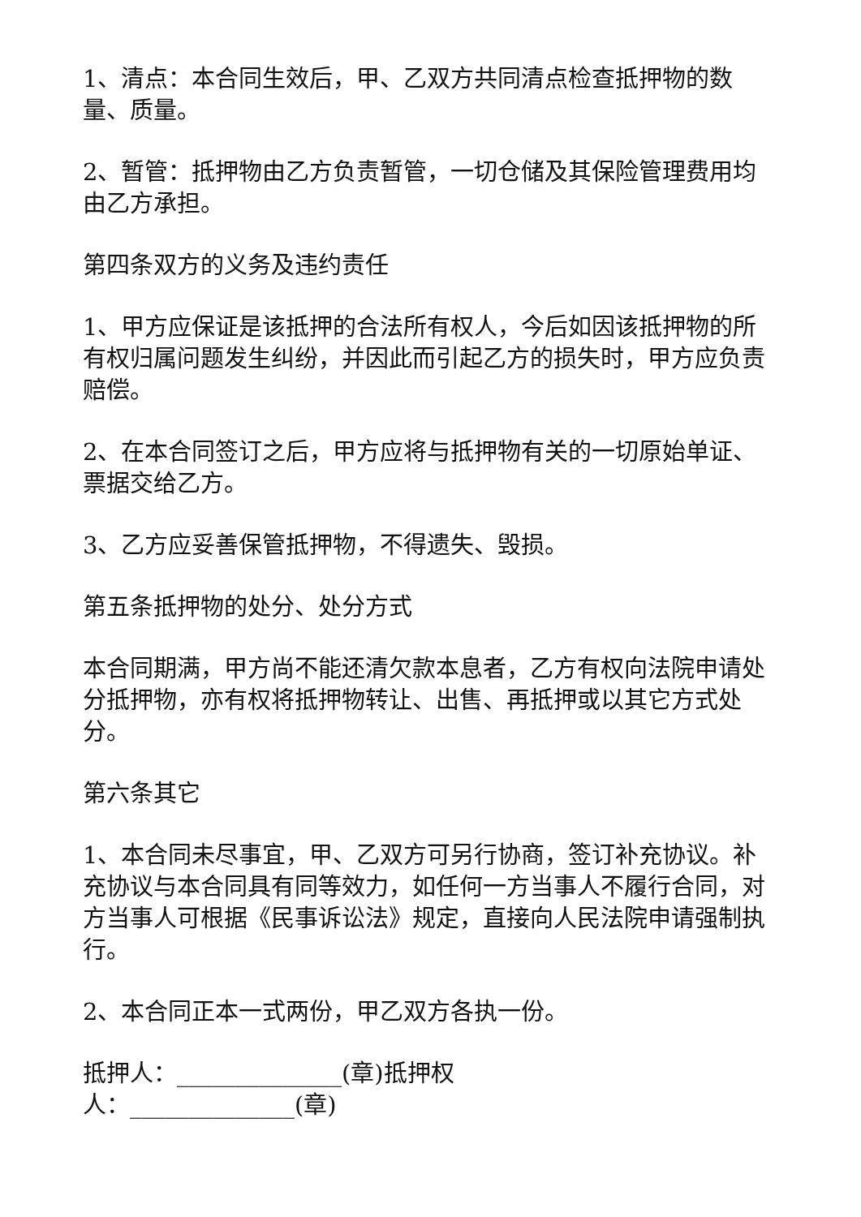1、清点：本合同生效后，甲、乙双方共同清点检查抵押物的数量、质量。
2、暂管：抵押物由乙方负责暂管，一切仓储及其保险管理费用均由乙方承担。
第四条双方的义务及违约责任
1、甲方应保证是该抵押的合法所有权人，今后如因该抵押物的所有权归属问题发生纠纷，并因此而引起乙方的损失时，甲方应负责赔偿。
2、在本合同签订之后，甲方应将与抵押物有关的一切原始单证、票据交给乙方。
3、乙方应妥善保管抵押物，不得遗失、毁损。
第五条抵押物的处分、处分方式
本合同期满，甲方尚不能还清欠款本息者，乙方有权向法院申请处分抵押物，亦有权将抵押物转让、出售、再抵押或以其它方式处分。
第六条其它
1、本合同未尽事宜，甲、乙双方可另行协商，签订补充协议。补充协议与本合同具有同等效力，如任何一方当事人不履行合同，对方当事人可根据《民事诉讼法》规定，直接向人民法院申请强制执行。
2、本合同正本一式两份，甲乙双方各执一份。
抵押人：______________(章)抵押权
人：______________(章)